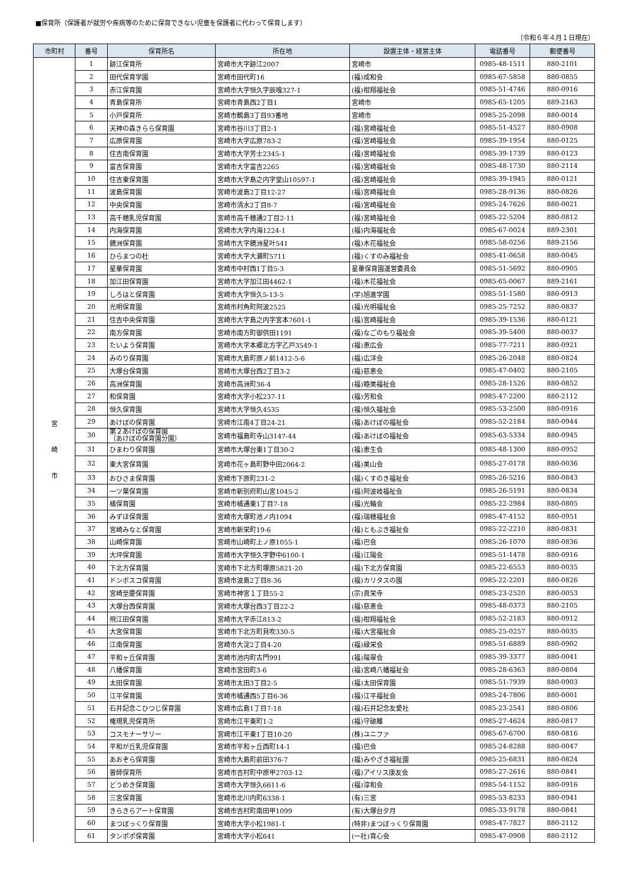■保育所（保護者が就労や疾病等のために保育できない児童を保護者に代わって保育します）
（令和６年４月１日現在）
| 市町村 | 番号 | 保育所名 | 所在地 | 設置主体・経営主体 | 電話番号 | 郵便番号 |
| --- | --- | --- | --- | --- | --- | --- |
| 宮 崎 市 | 1 | 跡江保育所 | 宮崎市大字跡江2007 | 宮崎市 | 0985-48-1511 | 880-2101 |
| | 2 | 田代保育学園 | 宮崎市田代町16 | (福)成和会 | 0985-67-5858 | 880-0855 |
| | 3 | 赤江保育園 | 宮崎市大字恒久字辰喰327-1 | (福)柑翔福祉会 | 0985-51-4746 | 880-0916 |
| | 4 | 青島保育所 | 宮崎市青島西2丁目1 | 宮崎市 | 0985-65-1205 | 889-2163 |
| | 5 | 小戸保育所 | 宮崎市鶴島3丁目93番地 | 宮崎市 | 0985-25-2098 | 880-0014 |
| | 6 | 天神の森きらら保育園 | 宮崎市谷川3丁目2-1 | (福)宮崎福祉会 | 0985-51-4527 | 880-0908 |
| | 7 | 広原保育園 | 宮崎市大字広原783-2 | (福)宮崎福祉会 | 0985-39-1954 | 880-0125 |
| | 8 | 住吉南保育園 | 宮崎市大字芳士2345-1 | (福)宮崎福祉会 | 0985-39-1739 | 880-0123 |
| | 9 | 富吉保育園 | 宮崎市大字富吉2265 | (福)宮崎福祉会 | 0985-48-1730 | 880-2114 |
| | 10 | 住吉東保育園 | 宮崎市大字島之内字堂山10597-1 | (福)宮崎福祉会 | 0985-39-1945 | 880-0121 |
| | 11 | 波島保育園 | 宮崎市波島2丁目12-27 | (福)宮崎福祉会 | 0985-28-9136 | 880-0826 |
| | 12 | 中央保育園 | 宮崎市清水2丁目8-7 | (福)宮崎福祉会 | 0985-24-7626 | 880-0021 |
| | 13 | 高千穂乳児保育園 | 宮崎市高千穂通2丁目2-11 | (福)宮崎福祉会 | 0985-22-5204 | 880-0812 |
| | 14 | 内海保育園 | 宮崎市大字内海1224-1 | (福)内海福祉会 | 0985-67-0024 | 889-2301 |
| | 15 | 鏡洲保育園 | 宮崎市大字鏡洲星叶541 | (福)木花福祉会 | 0985-58-0256 | 889-2156 |
| | 16 | ひらまつの杜 | 宮崎市大字大瀬町5711 | (福)くすのみ福祉会 | 0985-41-0658 | 880-0045 |
| | 17 | 星華保育園 | 宮崎市中村西1丁目5-3 | 星華保育園運営委員会 | 0985-51-5692 | 880-0905 |
| | 18 | 加江田保育園 | 宮崎市大字加江田4462-1 | (福)木花福祉会 | 0985-65-0067 | 889-2161 |
| | 19 | しろはと保育園 | 宮崎市大字恒久5-13-5 | (学)旭進学園 | 0985-51-1580 | 880-0913 |
| | 20 | 光明保育園 | 宮崎市村角町阿波2525 | (福)光明福祉会 | 0985-25-7252 | 880-0837 |
| | 21 | 住吉中央保育園 | 宮崎市大字島之内字宮本7601-1 | (福)宮崎福祉会 | 0985-39-1536 | 880-0121 |
| | 22 | 南方保育園 | 宮崎市南方町御供田1191 | (福)なごのもり福祉会 | 0985-39-5400 | 880-0037 |
| | 23 | たいよう保育園 | 宮崎市大字本郷北方字乙戸3549-1 | (福)恵広会 | 0985-77-7211 | 880-0921 |
| | 24 | みのり保育園 | 宮崎市大島町原ノ前1412-5-6 | (福)広洋会 | 0985-26-2048 | 880-0824 |
| | 25 | 大塚台保育園 | 宮崎市大塚台西2丁目3-2 | (福)慈恵会 | 0985-47-0402 | 880-2105 |
| | 26 | 高洲保育園 | 宮崎市高洲町36-4 | (福)睦美福祉会 | 0985-28-1526 | 880-0852 |
| | 27 | 和保育園 | 宮崎市大字小松237-11 | (福)芳和会 | 0985-47-2200 | 880-2112 |
| | 28 | 恒久保育園 | 宮崎市大字恒久4535 | (福)恒久福祉会 | 0985-53-2500 | 880-0916 |
| | 29 | あけぼの保育園 | 宮崎市江南4丁目24-21 | (福)あけぼの福祉会 | 0985-52-2184 | 880-0944 |
| | 30 | 第２あけぼの保育園 （あけぼの保育園分園） | 宮崎市福島町寺山3147-44 | (福)あけぼの福祉会 | 0985-63-5334 | 880-0945 |
| | 31 | ひまわり保育園 | 宮崎市大塚台東1丁目30-2 | (福)恵生会 | 0985-48-1300 | 880-0952 |
| | 32 | 東大宮保育園 | 宮崎市花ヶ島町野中田2064-2 | (福)美山会 | 0985-27-0178 | 880-0036 |
| | 33 | おひさま保育園 | 宮崎市下原町231-2 | (福)くすのき福祉会 | 0985-26-5216 | 880-0843 |
| | 34 | 一ツ葉保育園 | 宮崎市新別府町山宮1045-2 | (福)阿波岐福祉会 | 0985-26-5191 | 880-0834 |
| | 35 | 橘保育園 | 宮崎市橘通東1丁目7-18 | (福)光輪会 | 0985-22-2984 | 880-0805 |
| | 36 | みずほ保育園 | 宮崎市大塚町池ノ内1094 | (福)瑞穂福祉会 | 0985-47-4152 | 880-0951 |
| | 37 | 宮崎みなと保育園 | 宮崎市新栄町19-6 | (福)ともぶき福祉会 | 0985-22-2210 | 880-0831 |
| | 38 | 山崎保育園 | 宮崎市山崎町上ノ原1055-1 | (福)巴会 | 0985-26-1070 | 880-0836 |
| | 39 | 大坪保育園 | 宮崎市大字恒久字野中6100-1 | (福)江陽会 | 0985-51-1478 | 880-0916 |
| | 40 | 下北方保育園 | 宮崎市下北方町塚原5821-20 | (福)下北方保育園 | 0985-22-6553 | 880-0035 |
| | 41 | ドンボスコ保育園 | 宮崎市波島2丁目8-36 | (福)カリタスの園 | 0985-22-2201 | 880-0826 |
| | 42 | 宮崎至慶保育園 | 宮崎市神宮１丁目55-2 | (宗)真栄寺 | 0985-23-2520 | 880-0053 |
| | 43 | 大塚台西保育園 | 宮崎市大塚台西3丁目22-2 | (福)慈恵会 | 0985-48-0373 | 880-2105 |
| | 44 | 飛江田保育園 | 宮崎市大字赤江813-2 | (福)柑翔福祉会 | 0985-52-2183 | 880-0912 |
| | 45 | 大宮保育園 | 宮崎市下北方町貝吹330-5 | (福)大宮福祉会 | 0985-25-0257 | 880-0035 |
| | 46 | 江南保育園 | 宮崎市大淀2丁目4-20 | (福)緑栄会 | 0985-51-6889 | 880-0902 |
| | 47 | 平和ヶ丘保育園 | 宮崎市池内町古門991 | (福)陽翠会 | 0985-39-3377 | 880-0041 |
| | 48 | 八幡保育園 | 宮崎市宮田町3-6 | (福)宮崎八幡福祉会 | 0985-28-6363 | 880-0804 |
| | 49 | 太田保育園 | 宮崎市太田3丁目2-5 | (福)太田保育園 | 0985-51-7939 | 880-0903 |
| | 50 | 江平保育園 | 宮崎市橘通西5丁目6-36 | (福)江平福祉会 | 0985-24-7806 | 880-0001 |
| | 51 | 石井記念こひつじ保育園 | 宮崎市広島1丁目7-18 | (福)石井記念友愛社 | 0985-23-2541 | 880-0806 |
| | 52 | 権現乳児保育所 | 宮崎市江平東町1-2 | (福)守破離 | 0985-27-4624 | 880-0817 |
| | 53 | コスモナーサリー | 宮崎市江平東1丁目10-20 | (株)ユニファ | 0985-67-6700 | 880-0816 |
| | 54 | 平和が丘乳児保育園 | 宮崎市平和ヶ丘西町14-1 | (福)巴会 | 0985-24-8288 | 880-0047 |
| | 55 | あおぞら保育園 | 宮崎市大島町前田376-7 | (福)みやざき福祉園 | 0985-25-6831 | 880-0824 |
| | 56 | 曽師保育所 | 宮崎市吉村町中原甲2703-12 | (福)アイリス康友会 | 0985-27-2616 | 880-0841 |
| | 57 | どうめき保育園 | 宮崎市大字恒久6611-6 | (福)淳和会 | 0985-54-1152 | 880-0916 |
| | 58 | 三宮保育園 | 宮崎市北川内町6338-1 | (有)三宮 | 0985-53-8233 | 880-0941 |
| | 59 | きらきらアート保育園 | 宮崎市吉村町南田甲1099 | (有)大塚台夕月 | 0985-33-9178 | 880-0841 |
| | 60 | まつぼっくり保育園 | 宮崎市大字小松1981-1 | (特非)まつぼっくり保育園 | 0985-47-7827 | 880-2112 |
| | 61 | タンポポ保育園 | 宮崎市大字小松641 | (一社)育心会 | 0985-47-0908 | 880-2112 |